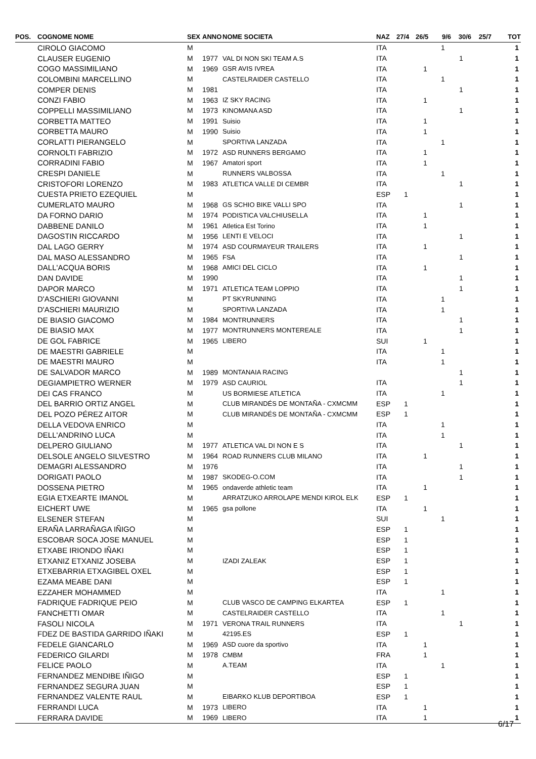| POS. | COGNOME NOME | SEX | ANNO | NOME SOCIETA | NAZ | 27/4 | 26/5 | 9/6 | 30/6 | 25/7 | TOT |
| --- | --- | --- | --- | --- | --- | --- | --- | --- | --- | --- | --- |
| | CIROLO GIACOMO | M | | | ITA | | | 1 | | | 1 |
| | CLAUSER EUGENIO | M | 1977 | VAL DI NON SKI TEAM A.S | ITA | | | | 1 | | 1 |
| | COGO MASSIMILIANO | M | 1969 | GSR AVIS IVREA | ITA | | 1 | | | | 1 |
| | COLOMBINI MARCELLINO | M | | CASTELRAIDER CASTELLO | ITA | | | 1 | | | 1 |
| | COMPER DENIS | M | 1981 | | ITA | | | | 1 | | 1 |
| | CONZI FABIO | M | 1963 | IZ SKY RACING | ITA | | 1 | | | | 1 |
| | COPPELLI MASSIMILIANO | M | 1973 | KINOMANA ASD | ITA | | | | 1 | | 1 |
| | CORBETTA MATTEO | M | 1991 | Suisio | ITA | | 1 | | | | 1 |
| | CORBETTA MAURO | M | 1990 | Suisio | ITA | | 1 | | | | 1 |
| | CORLATTI PIERANGELO | M | | SPORTIVA LANZADA | ITA | | | 1 | | | 1 |
| | CORNOLTI FABRIZIO | M | 1972 | ASD RUNNERS BERGAMO | ITA | | 1 | | | | 1 |
| | CORRADINI FABIO | M | 1967 | Amatori sport | ITA | | 1 | | | | 1 |
| | CRESPI DANIELE | M | | RUNNERS VALBOSSA | ITA | | | 1 | | | 1 |
| | CRISTOFORI LORENZO | M | 1983 | ATLETICA VALLE DI CEMBR | ITA | | | | 1 | | 1 |
| | CUESTA PRIETO EZEQUIEL | M | | | ESP | 1 | | | | | 1 |
| | CUMERLATO MAURO | M | 1968 | GS SCHIO BIKE VALLI SPO | ITA | | | | 1 | | 1 |
| | DA FORNO DARIO | M | 1974 | PODISTICA VALCHIUSELLA | ITA | | 1 | | | | 1 |
| | DABBENE DANILO | M | 1961 | Atletica Est Torino | ITA | | 1 | | | | 1 |
| | DAGOSTIN RICCARDO | M | 1956 | LENTI E VELOCI | ITA | | | | 1 | | 1 |
| | DAL LAGO GERRY | M | 1974 | ASD COURMAYEUR TRAILERS | ITA | | 1 | | | | 1 |
| | DAL MASO ALESSANDRO | M | 1965 | FSA | ITA | | | | 1 | | 1 |
| | DALL'ACQUA BORIS | M | 1968 | AMICI DEL CICLO | ITA | | 1 | | | | 1 |
| | DAN DAVIDE | M | 1990 | | ITA | | | | 1 | | 1 |
| | DAPOR MARCO | M | 1971 | ATLETICA TEAM LOPPIO | ITA | | | | 1 | | 1 |
| | D'ASCHIERI GIOVANNI | M | | PT SKYRUNNING | ITA | | | 1 | | | 1 |
| | D'ASCHIERI MAURIZIO | M | | SPORTIVA LANZADA | ITA | | | 1 | | | 1 |
| | DE BIASIO GIACOMO | M | 1984 | MONTRUNNERS | ITA | | | | 1 | | 1 |
| | DE BIASIO MAX | M | 1977 | MONTRUNNERS MONTEREALE | ITA | | | | 1 | | 1 |
| | DE GOL FABRICE | M | 1965 | LIBERO | SUI | | 1 | | | | 1 |
| | DE MAESTRI GABRIELE | M | | | ITA | | | 1 | | | 1 |
| | DE MAESTRI MAURO | M | | | ITA | | | 1 | | | 1 |
| | DE SALVADOR MARCO | M | 1989 | MONTANAIA RACING | | | | | 1 | | 1 |
| | DEGIAMPIETRO WERNER | M | 1979 | ASD CAURIOL | ITA | | | | 1 | | 1 |
| | DEI CAS FRANCO | M | | US BORMIESE ATLETICA | ITA | | | 1 | | | 1 |
| | DEL BARRIO ORTIZ ANGEL | M | | CLUB MIRANDÉS DE MONTAÑA - CXMCMM | ESP | 1 | | | | | 1 |
| | DEL POZO PÉREZ AITOR | M | | CLUB MIRANDÉS DE MONTAÑA - CXMCMM | ESP | 1 | | | | | 1 |
| | DELLA VEDOVA ENRICO | M | | | ITA | | | 1 | | | 1 |
| | DELL'ANDRINO LUCA | M | | | ITA | | | 1 | | | 1 |
| | DELPERO GIULIANO | M | 1977 | ATLETICA VAL DI NON E S | ITA | | | | 1 | | 1 |
| | DELSOLE ANGELO SILVESTRO | M | 1964 | ROAD RUNNERS CLUB MILANO | ITA | | 1 | | | | 1 |
| | DEMAGRI ALESSANDRO | M | 1976 | | ITA | | | | 1 | | 1 |
| | DORIGATI PAOLO | M | 1987 | SKODEG-O.COM | ITA | | | | 1 | | 1 |
| | DOSSENA PIETRO | M | 1965 | ondaverde athletic team | ITA | | 1 | | | | 1 |
| | EGIA ETXEARTE IMANOL | M | | ARRATZUKO ARROLAPE MENDI KIROL ELK | ESP | 1 | | | | | 1 |
| | EICHERT UWE | M | 1965 | gsa pollone | ITA | | 1 | | | | 1 |
| | ELSENER STEFAN | M | | | SUI | | | 1 | | | 1 |
| | ERAÑA LARRAÑAGA IÑIGO | M | | | ESP | 1 | | | | | 1 |
| | ESCOBAR SOCA JOSE MANUEL | M | | | ESP | 1 | | | | | 1 |
| | ETXABE IRIONDO IÑAKI | M | | | ESP | 1 | | | | | 1 |
| | ETXANIZ ETXANIZ JOSEBA | M | | IZADI ZALEAK | ESP | 1 | | | | | 1 |
| | ETXEBARRIA ETXAGIBEL OXEL | M | | | ESP | 1 | | | | | 1 |
| | EZAMA MEABE DANI | M | | | ESP | 1 | | | | | 1 |
| | EZZAHER MOHAMMED | M | | | ITA | | | 1 | | | 1 |
| | FADRIQUE FADRIQUE PEIO | M | | CLUB VASCO DE CAMPING ELKARTEA | ESP | 1 | | | | | 1 |
| | FANCHETTI OMAR | M | | CASTELRAIDER CASTELLO | ITA | | | 1 | | | 1 |
| | FASOLI NICOLA | M | 1971 | VERONA TRAIL RUNNERS | ITA | | | | 1 | | 1 |
| | FDEZ DE BASTIDA GARRIDO IÑAKI | M | | 42195.ES | ESP | 1 | | | | | 1 |
| | FEDELE GIANCARLO | M | 1969 | ASD cuore da sportivo | ITA | | 1 | | | | 1 |
| | FEDERICO GILARDI | M | 1978 | CMBM | FRA | | 1 | | | | 1 |
| | FELICE PAOLO | M | | A.TEAM | ITA | | | 1 | | | 1 |
| | FERNANDEZ MENDIBE IÑIGO | M | | | ESP | 1 | | | | | 1 |
| | FERNANDEZ SEGURA JUAN | M | | | ESP | 1 | | | | | 1 |
| | FERNANDEZ VALENTE RAUL | M | | EIBARKO KLUB DEPORTIBOA | ESP | 1 | | | | | 1 |
| | FERRANDI LUCA | M | 1973 | LIBERO | ITA | | 1 | | | | 1 |
| | FERRARA DAVIDE | M | 1969 | LIBERO | ITA | | 1 | | | | 1 |
6/17